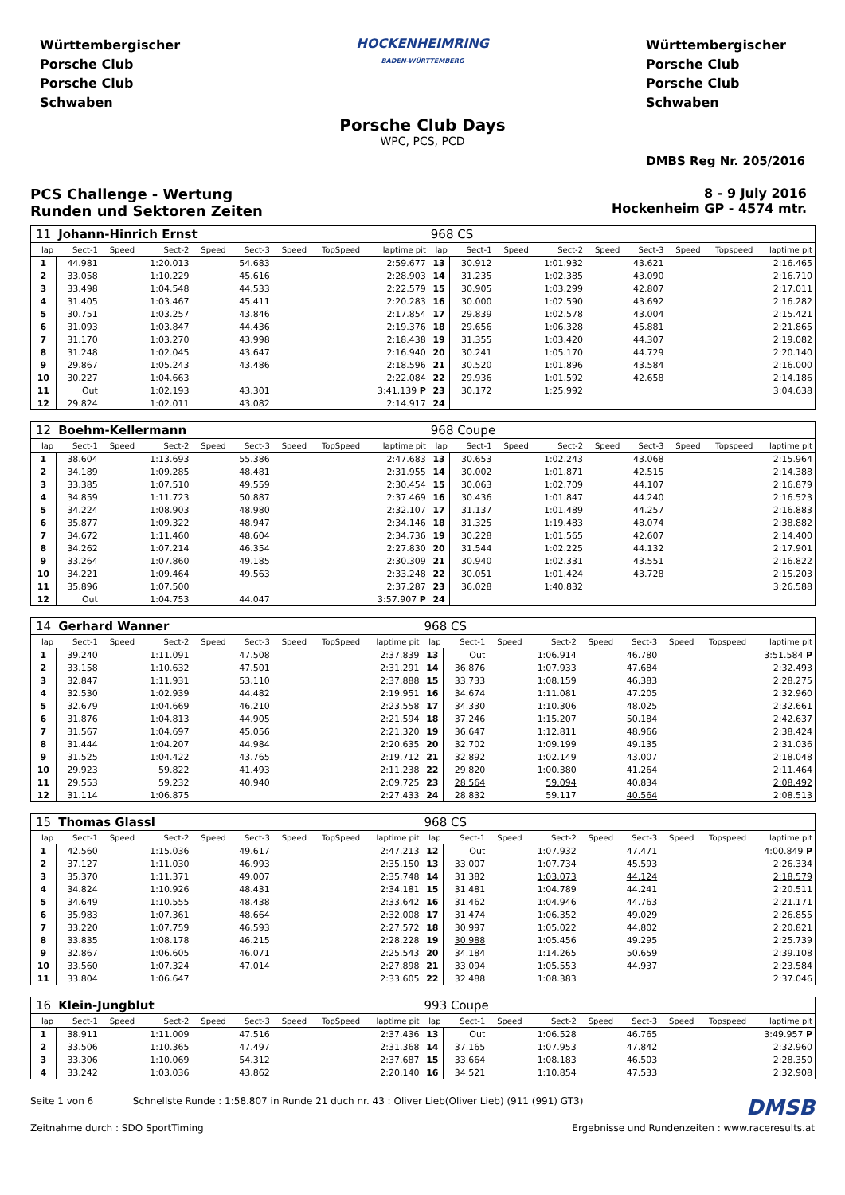Württembergischer
Porsche Club
Porsche Club
Schwaben
HOCKENHEIMRING
BADEN-WÜRTTEMBERG
Württembergischer
Porsche Club
Porsche Club
Schwaben
Porsche Club Days
WPC, PCS, PCD
DMBS Reg Nr. 205/2016
PCS Challenge - Wertung
Runden und Sektoren Zeiten
8 - 9 July 2016
Hockenheim GP - 4574 mtr.
| 11 | Johann-Hinrich Ernst | | | | | | | | 968 CS | | | | | | | | |
| lap | Sect-1 | Speed | Sect-2 | Speed | Sect-3 | Speed | TopSpeed | laptime pit | lap | Sect-1 | Speed | Sect-2 | Speed | Sect-3 | Speed | Topspeed | laptime pit |
| 1 | 44.981 | | 1:20.013 | | 54.683 | | | 2:59.677 | 13 | 30.912 | | 1:01.932 | | 43.621 | | | 2:16.465 |
| 2 | 33.058 | | 1:10.229 | | 45.616 | | | 2:28.903 | 14 | 31.235 | | 1:02.385 | | 43.090 | | | 2:16.710 |
| 3 | 33.498 | | 1:04.548 | | 44.533 | | | 2:22.579 | 15 | 30.905 | | 1:03.299 | | 42.807 | | | 2:17.011 |
| 4 | 31.405 | | 1:03.467 | | 45.411 | | | 2:20.283 | 16 | 30.000 | | 1:02.590 | | 43.692 | | | 2:16.282 |
| 5 | 30.751 | | 1:03.257 | | 43.846 | | | 2:17.854 | 17 | 29.839 | | 1:02.578 | | 43.004 | | | 2:15.421 |
| 6 | 31.093 | | 1:03.847 | | 44.436 | | | 2:19.376 | 18 | 29.656 | | 1:06.328 | | 45.881 | | | 2:21.865 |
| 7 | 31.170 | | 1:03.270 | | 43.998 | | | 2:18.438 | 19 | 31.355 | | 1:03.420 | | 44.307 | | | 2:19.082 |
| 8 | 31.248 | | 1:02.045 | | 43.647 | | | 2:16.940 | 20 | 30.241 | | 1:05.170 | | 44.729 | | | 2:20.140 |
| 9 | 29.867 | | 1:05.243 | | 43.486 | | | 2:18.596 | 21 | 30.520 | | 1:01.896 | | 43.584 | | | 2:16.000 |
| 10 | 30.227 | | 1:04.663 | | | | | 2:22.084 | 22 | 29.936 | | 1:01.592 | | 42.658 | | | 2:14.186 |
| 11 | Out | | 1:02.193 | | 43.301 | | | 3:41.139 P | 23 | 30.172 | | 1:25.992 | | | | | 3:04.638 |
| 12 | 29.824 | | 1:02.011 | | 43.082 | | | 2:14.917 | 24 | | | | | | | | |
| 12 | Boehm-Kellermann | | | | | | | | 968 Coupe | | | | | | | | |
| lap | Sect-1 | Speed | Sect-2 | Speed | Sect-3 | Speed | TopSpeed | laptime pit | lap | Sect-1 | Speed | Sect-2 | Speed | Sect-3 | Speed | Topspeed | laptime pit |
| 1 | 38.604 | | 1:13.693 | | 55.386 | | | 2:47.683 | 13 | 30.653 | | 1:02.243 | | 43.068 | | | 2:15.964 |
| 2 | 34.189 | | 1:09.285 | | 48.481 | | | 2:31.955 | 14 | 30.002 | | 1:01.871 | | 42.515 | | | 2:14.388 |
| 3 | 33.385 | | 1:07.510 | | 49.559 | | | 2:30.454 | 15 | 30.063 | | 1:02.709 | | 44.107 | | | 2:16.879 |
| 4 | 34.859 | | 1:11.723 | | 50.887 | | | 2:37.469 | 16 | 30.436 | | 1:01.847 | | 44.240 | | | 2:16.523 |
| 5 | 34.224 | | 1:08.903 | | 48.980 | | | 2:32.107 | 17 | 31.137 | | 1:01.489 | | 44.257 | | | 2:16.883 |
| 6 | 35.877 | | 1:09.322 | | 48.947 | | | 2:34.146 | 18 | 31.325 | | 1:19.483 | | 48.074 | | | 2:38.882 |
| 7 | 34.672 | | 1:11.460 | | 48.604 | | | 2:34.736 | 19 | 30.228 | | 1:01.565 | | 42.607 | | | 2:14.400 |
| 8 | 34.262 | | 1:07.214 | | 46.354 | | | 2:27.830 | 20 | 31.544 | | 1:02.225 | | 44.132 | | | 2:17.901 |
| 9 | 33.264 | | 1:07.860 | | 49.185 | | | 2:30.309 | 21 | 30.940 | | 1:02.331 | | 43.551 | | | 2:16.822 |
| 10 | 34.221 | | 1:09.464 | | 49.563 | | | 2:33.248 | 22 | 30.051 | | 1:01.424 | | 43.728 | | | 2:15.203 |
| 11 | 35.896 | | 1:07.500 | | | | | 2:37.287 | 23 | 36.028 | | 1:40.832 | | | | | 3:26.588 |
| 12 | Out | | 1:04.753 | | 44.047 | | | 3:57.907 P | 24 | | | | | | | | |
| 14 | Gerhard Wanner | | | | | | | | 968 CS | | | | | | | | |
| lap | Sect-1 | Speed | Sect-2 | Speed | Sect-3 | Speed | TopSpeed | laptime pit | lap | Sect-1 | Speed | Sect-2 | Speed | Sect-3 | Speed | Topspeed | laptime pit |
| 1 | 39.240 | | 1:11.091 | | 47.508 | | | 2:37.839 | 13 | Out | | 1:06.914 | | 46.780 | | | 3:51.584 P |
| 2 | 33.158 | | 1:10.632 | | 47.501 | | | 2:31.291 | 14 | 36.876 | | 1:07.933 | | 47.684 | | | 2:32.493 |
| 3 | 32.847 | | 1:11.931 | | 53.110 | | | 2:37.888 | 15 | 33.733 | | 1:08.159 | | 46.383 | | | 2:28.275 |
| 4 | 32.530 | | 1:02.939 | | 44.482 | | | 2:19.951 | 16 | 34.674 | | 1:11.081 | | 47.205 | | | 2:32.960 |
| 5 | 32.679 | | 1:04.669 | | 46.210 | | | 2:23.558 | 17 | 34.330 | | 1:10.306 | | 48.025 | | | 2:32.661 |
| 6 | 31.876 | | 1:04.813 | | 44.905 | | | 2:21.594 | 18 | 37.246 | | 1:15.207 | | 50.184 | | | 2:42.637 |
| 7 | 31.567 | | 1:04.697 | | 45.056 | | | 2:21.320 | 19 | 36.647 | | 1:12.811 | | 48.966 | | | 2:38.424 |
| 8 | 31.444 | | 1:04.207 | | 44.984 | | | 2:20.635 | 20 | 32.702 | | 1:09.199 | | 49.135 | | | 2:31.036 |
| 9 | 31.525 | | 1:04.422 | | 43.765 | | | 2:19.712 | 21 | 32.892 | | 1:02.149 | | 43.007 | | | 2:18.048 |
| 10 | 29.923 | | 59.822 | | 41.493 | | | 2:11.238 | 22 | 29.820 | | 1:00.380 | | 41.264 | | | 2:11.464 |
| 11 | 29.553 | | 59.232 | | 40.940 | | | 2:09.725 | 23 | 28.564 | | 59.094 | | 40.834 | | | 2:08.492 |
| 12 | 31.114 | | 1:06.875 | | | | | 2:27.433 | 24 | 28.832 | | 59.117 | | 40.564 | | | 2:08.513 |
| 15 | Thomas Glassl | | | | | | | | 968 CS | | | | | | | | |
| lap | Sect-1 | Speed | Sect-2 | Speed | Sect-3 | Speed | TopSpeed | laptime pit | lap | Sect-1 | Speed | Sect-2 | Speed | Sect-3 | Speed | Topspeed | laptime pit |
| 1 | 42.560 | | 1:15.036 | | 49.617 | | | 2:47.213 | 12 | Out | | 1:07.932 | | 47.471 | | | 4:00.849 P |
| 2 | 37.127 | | 1:11.030 | | 46.993 | | | 2:35.150 | 13 | 33.007 | | 1:07.734 | | 45.593 | | | 2:26.334 |
| 3 | 35.370 | | 1:11.371 | | 49.007 | | | 2:35.748 | 14 | 31.382 | | 1:03.073 | | 44.124 | | | 2:18.579 |
| 4 | 34.824 | | 1:10.926 | | 48.431 | | | 2:34.181 | 15 | 31.481 | | 1:04.789 | | 44.241 | | | 2:20.511 |
| 5 | 34.649 | | 1:10.555 | | 48.438 | | | 2:33.642 | 16 | 31.462 | | 1:04.946 | | 44.763 | | | 2:21.171 |
| 6 | 35.983 | | 1:07.361 | | 48.664 | | | 2:32.008 | 17 | 31.474 | | 1:06.352 | | 49.029 | | | 2:26.855 |
| 7 | 33.220 | | 1:07.759 | | 46.593 | | | 2:27.572 | 18 | 30.997 | | 1:05.022 | | 44.802 | | | 2:20.821 |
| 8 | 33.835 | | 1:08.178 | | 46.215 | | | 2:28.228 | 19 | 30.988 | | 1:05.456 | | 49.295 | | | 2:25.739 |
| 9 | 32.867 | | 1:06.605 | | 46.071 | | | 2:25.543 | 20 | 34.184 | | 1:14.265 | | 50.659 | | | 2:39.108 |
| 10 | 33.560 | | 1:07.324 | | 47.014 | | | 2:27.898 | 21 | 33.094 | | 1:05.553 | | 44.937 | | | 2:23.584 |
| 11 | 33.804 | | 1:06.647 | | | | | 2:33.605 | 22 | 32.488 | | 1:08.383 | | | | | 2:37.046 |
| 16 | Klein-Jungblut | | | | | | | | 993 Coupe | | | | | | | | |
| lap | Sect-1 | Speed | Sect-2 | Speed | Sect-3 | Speed | TopSpeed | laptime pit | lap | Sect-1 | Speed | Sect-2 | Speed | Sect-3 | Speed | Topspeed | laptime pit |
| 1 | 38.911 | | 1:11.009 | | 47.516 | | | 2:37.436 | 13 | Out | | 1:06.528 | | 46.765 | | | 3:49.957 P |
| 2 | 33.506 | | 1:10.365 | | 47.497 | | | 2:31.368 | 14 | 37.165 | | 1:07.953 | | 47.842 | | | 2:32.960 |
| 3 | 33.306 | | 1:10.069 | | 54.312 | | | 2:37.687 | 15 | 33.664 | | 1:08.183 | | 46.503 | | | 2:28.350 |
| 4 | 33.242 | | 1:03.036 | | 43.862 | | | 2:20.140 | 16 | 34.521 | | 1:10.854 | | 47.533 | | | 2:32.908 |
Seite 1 von 6 Schnellste Runde : 1:58.807 in Runde 21 duch nr. 43 : Oliver Lieb(Oliver Lieb) (911 (991) GT3)
DMSB
Zeitnahme durch : SDO SportTiming
Ergebnisse und Rundenzeiten : www.raceresults.at